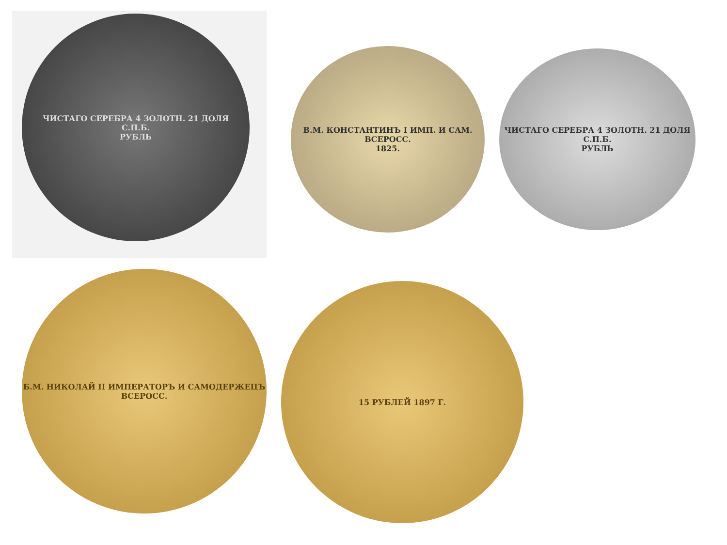ЧИСТАГО СЕРЕБРА 4 ЗОЛОТН. 21 ДОЛЯ
С.П.Б.
РУБЛЬ
В.М. КОНСТАНТИНЪ I ИМП. И САМ. ВСЕРОСС.
1825.
ЧИСТАГО СЕРЕБРА 4 ЗОЛОТН. 21 ДОЛЯ
С.П.Б.
РУБЛЬ
Б.М. НИКОЛАЙ II ИМПЕРАТОРЪ И САМОДЕРЖЕЦЪ ВСЕРОСС.
15 РУБЛЕЙ 1897 Г.